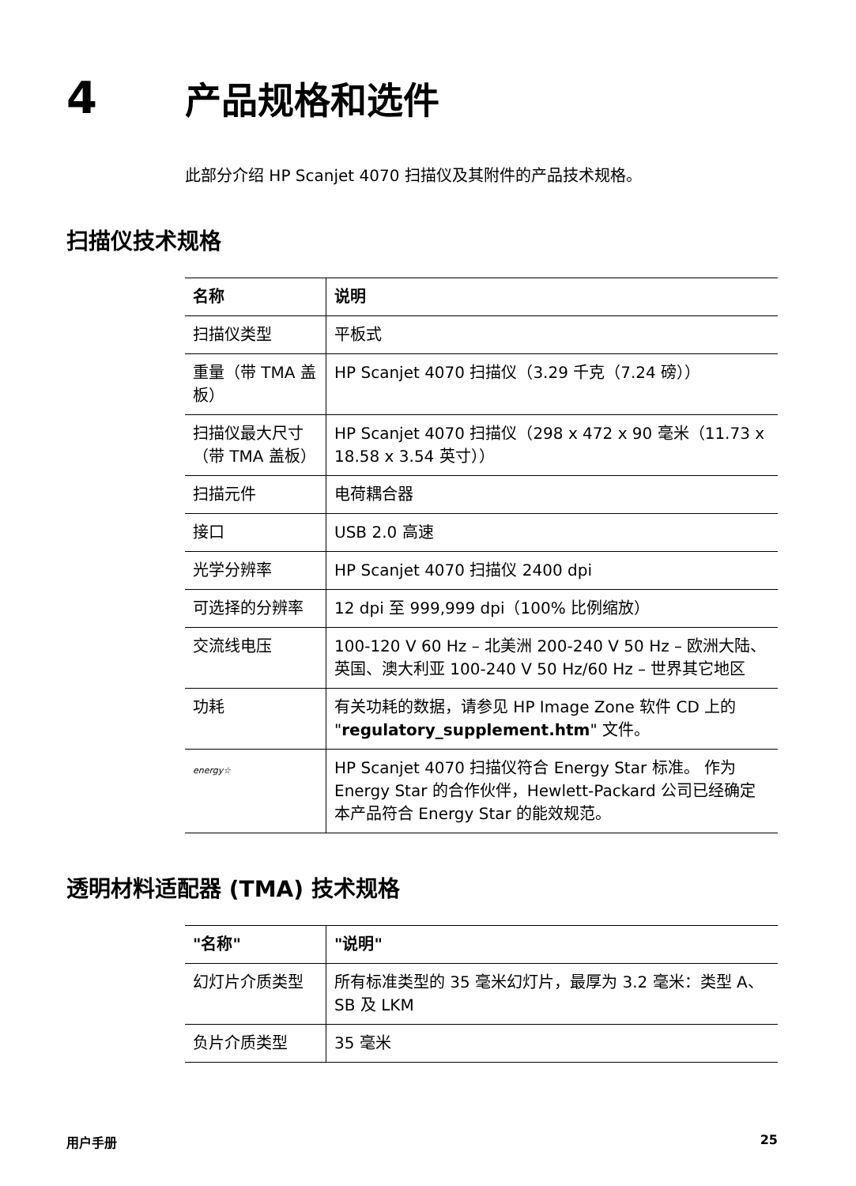4
产品规格和选件
此部分介绍 HP Scanjet 4070 扫描仪及其附件的产品技术规格。
扫描仪技术规格
| 名称 | 说明 |
| --- | --- |
| 扫描仪类型 | 平板式 |
| 重量（带 TMA 盖板） | HP Scanjet 4070 扫描仪（3.29 千克（7.24 磅）） |
| 扫描仪最大尺寸（带 TMA 盖板） | HP Scanjet 4070 扫描仪（298 x 472 x 90 毫米（11.73 x 18.58 x 3.54 英寸）） |
| 扫描元件 | 电荷耦合器 |
| 接口 | USB 2.0 高速 |
| 光学分辨率 | HP Scanjet 4070 扫描仪 2400 dpi |
| 可选择的分辨率 | 12 dpi 至 999,999 dpi（100% 比例缩放） |
| 交流线电压 | 100-120 V 60 Hz – 北美洲 200-240 V 50 Hz – 欧洲大陆、英国、澳大利亚 100-240 V 50 Hz/60 Hz – 世界其它地区 |
| 功耗 | 有关功耗的数据，请参见 HP Image Zone 软件 CD 上的 " regulatory_supplement.htm " 文件。 |
| energy☆ | HP Scanjet 4070 扫描仪符合 Energy Star 标准。 作为 Energy Star 的合作伙伴，Hewlett-Packard 公司已经确定本产品符合 Energy Star 的能效规范。 |
透明材料适配器 (TMA) 技术规格
| "名称" | "说明" |
| --- | --- |
| 幻灯片介质类型 | 所有标准类型的 35 毫米幻灯片，最厚为 3.2 毫米：类型 A、SB 及 LKM |
| 负片介质类型 | 35 毫米 |
用户手册 25